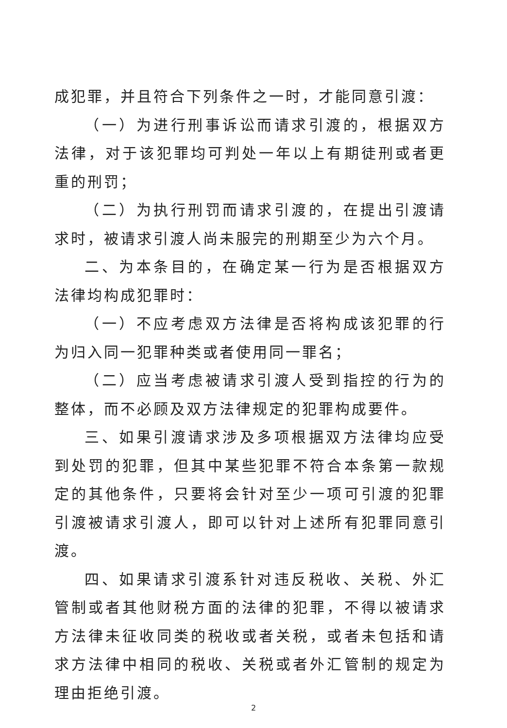成犯罪，并且符合下列条件之一时，才能同意引渡：
（一）为进行刑事诉讼而请求引渡的，根据双方法律，对于该犯罪均可判处一年以上有期徒刑或者更重的刑罚；
（二）为执行刑罚而请求引渡的，在提出引渡请求时，被请求引渡人尚未服完的刑期至少为六个月。
二、为本条目的，在确定某一行为是否根据双方法律均构成犯罪时：
（一）不应考虑双方法律是否将构成该犯罪的行为归入同一犯罪种类或者使用同一罪名；
（二）应当考虑被请求引渡人受到指控的行为的整体，而不必顾及双方法律规定的犯罪构成要件。
三、如果引渡请求涉及多项根据双方法律均应受到处罚的犯罪，但其中某些犯罪不符合本条第一款规定的其他条件，只要将会针对至少一项可引渡的犯罪引渡被请求引渡人，即可以针对上述所有犯罪同意引渡。
四、如果请求引渡系针对违反税收、关税、外汇管制或者其他财税方面的法律的犯罪，不得以被请求方法律未征收同类的税收或者关税，或者未包括和请求方法律中相同的税收、关税或者外汇管制的规定为理由拒绝引渡。
2